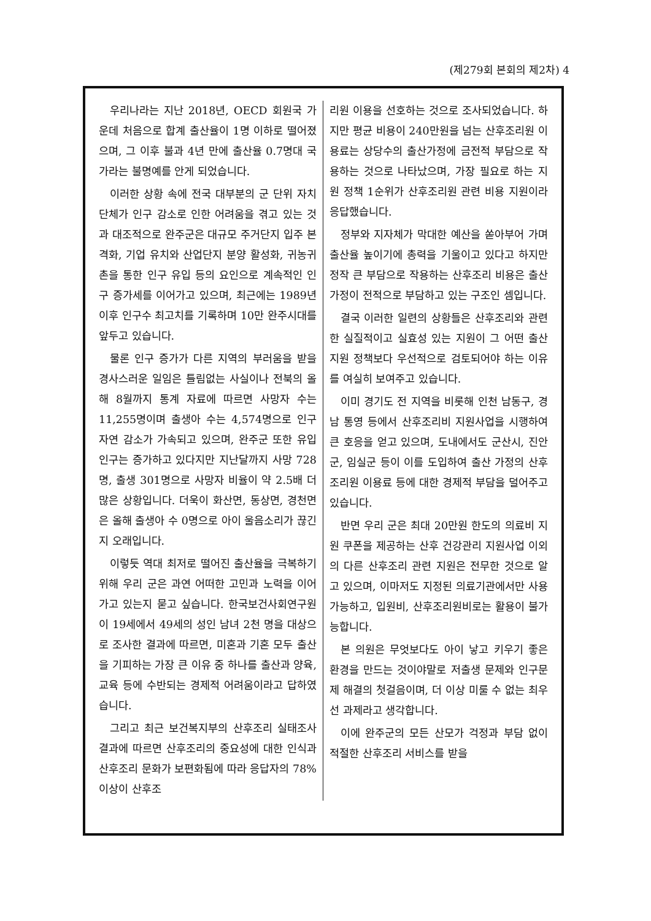(제279회 본회의 제2차) 4
우리나라는 지난 2018년, OECD 회원국 가운데 처음으로 합계 출산율이 1명 이하로 떨어졌으며, 그 이후 불과 4년 만에 출산율 0.7명대 국가라는 불명예를 안게 되었습니다.
이러한 상황 속에 전국 대부분의 군 단위 자치단체가 인구 감소로 인한 어려움을 겪고 있는 것과 대조적으로 완주군은 대규모 주거단지 입주 본격화, 기업 유치와 산업단지 분양 활성화, 귀농귀촌을 통한 인구 유입 등의 요인으로 계속적인 인구 증가세를 이어가고 있으며, 최근에는 1989년 이후 인구수 최고치를 기록하며 10만 완주시대를 앞두고 있습니다.
물론 인구 증가가 다른 지역의 부러움을 받을 경사스러운 일임은 틀림없는 사실이나 전북의 올해 8월까지 통계 자료에 따르면 사망자 수는 11,255명이며 출생아 수는 4,574명으로 인구 자연 감소가 가속되고 있으며, 완주군 또한 유입 인구는 증가하고 있다지만 지난달까지 사망 728명, 출생 301명으로 사망자 비율이 약 2.5배 더 많은 상황입니다. 더욱이 화산면, 동상면, 경천면은 올해 출생아 수 0명으로 아이 울음소리가 끊긴 지 오래입니다.
이렇듯 역대 최저로 떨어진 출산율을 극복하기 위해 우리 군은 과연 어떠한 고민과 노력을 이어가고 있는지 묻고 싶습니다. 한국보건사회연구원이 19세에서 49세의 성인 남녀 2천 명을 대상으로 조사한 결과에 따르면, 미혼과 기혼 모두 출산을 기피하는 가장 큰 이유 중 하나를 출산과 양육, 교육 등에 수반되는 경제적 어려움이라고 답하였습니다.
그리고 최근 보건복지부의 산후조리 실태조사 결과에 따르면 산후조리의 중요성에 대한 인식과 산후조리 문화가 보편화됨에 따라 응답자의 78% 이상이 산후조
리원 이용을 선호하는 것으로 조사되었습니다. 하지만 평균 비용이 240만원을 넘는 산후조리원 이용료는 상당수의 출산가정에 금전적 부담으로 작용하는 것으로 나타났으며, 가장 필요로 하는 지원 정책 1순위가 산후조리원 관련 비용 지원이라 응답했습니다.
정부와 지자체가 막대한 예산을 쏟아부어 가며 출산율 높이기에 총력을 기울이고 있다고 하지만 정작 큰 부담으로 작용하는 산후조리 비용은 출산 가정이 전적으로 부담하고 있는 구조인 셈입니다.
결국 이러한 일련의 상황들은 산후조리와 관련한 실질적이고 실효성 있는 지원이 그 어떤 출산 지원 정책보다 우선적으로 검토되어야 하는 이유를 여실히 보여주고 있습니다.
이미 경기도 전 지역을 비롯해 인천 남동구, 경남 통영 등에서 산후조리비 지원사업을 시행하여 큰 호응을 얻고 있으며, 도내에서도 군산시, 진안군, 임실군 등이 이를 도입하여 출산 가정의 산후조리원 이용료 등에 대한 경제적 부담을 덜어주고 있습니다.
반면 우리 군은 최대 20만원 한도의 의료비 지원 쿠폰을 제공하는 산후 건강관리 지원사업 이외의 다른 산후조리 관련 지원은 전무한 것으로 알고 있으며, 이마저도 지정된 의료기관에서만 사용 가능하고, 입원비, 산후조리원비로는 활용이 불가능합니다.
본 의원은 무엇보다도 아이 낳고 키우기 좋은 환경을 만드는 것이야말로 저출생 문제와 인구문제 해결의 첫걸음이며, 더 이상 미룰 수 없는 최우선 과제라고 생각합니다.
이에 완주군의 모든 산모가 걱정과 부담 없이 적절한 산후조리 서비스를 받을